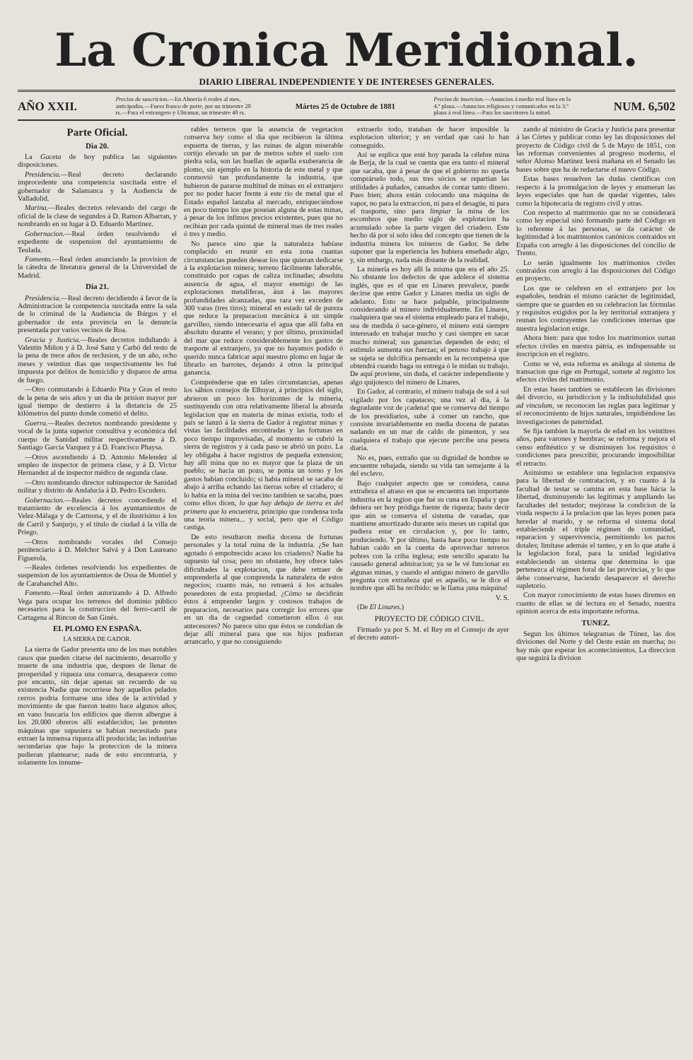La Cronica Meridional.
DIARIO LIBERAL INDEPENDIENTE Y DE INTERESES GENERALES.
AÑO XXII. Precios de suscricion.—En Almería 6 reales al mes, anticipados.—Fuera franco de porte, por un trimestre 20 rs.—Para el extrangero y Ultramar, un trimestre 40 rs. Mártes 25 de Octubre de 1881 Precios de insercion.—Anuncios á medio real línea en la 4.ª plana.—Anuncios religiosos y comunicados en la 3.ª plana á real línea.—Para los suscritores la mitad. NUM. 6,502
Parte Oficial.
Dia 20.
La Gaceta de hoy publica las siguientes disposiciones.
Presidencia.—Real decreto declarando improcedente una competencia suscitada entre el gobernador de Salamanca y la Audiencia de Valladolid.
Marina.—Reales decretos relevando del cargo de oficial de la clase de segundos á D. Ramon Albarran, y nombrando en su lugar á D. Eduardo Martinez.
Gobernacion.—Real órden resolviendo el expediente de suspension del ayuntamiento de Teulada.
Fomento.—Real órden anunciando la provision de la cátedra de literatura general de la Universidad de Madrid.
Dia 21.
Presidencia.—Real decreto decidiendo á favor de la Administracion la competencia suscitada entre la sala de lo criminal de la Audiencia de Búrgos y el gobernador de esta provincia en la denuncia presentada por varios vecinos de Roa.
Gracia y Justicia.—Reales decretos indultando á Valentin Miñon y á D. José Sanz y Carbó del resto de la pena de trece años de reclusion, y de un año, ocho meses y veintiun dias que respectivamente les fué impuesta por delitos de homicidio y disparos de arma de fuego.
—Otro conmutando á Eduardo Pita y Gras el resto de la pena de seis años y un dia de prision mayor por igual tiempo de destierro á la distancia de 25 kilómetros del punto donde cometió el delito.
Guerra.—Reales decretos nombrando presidente y vocal de la junta superior consultiva y económica del cuerpo de Sanidad militar respectivamente á D. Santiago Garcia Vazquez y á D. Francisco Phaysa.
—Otros ascendiendo á D. Antonio Melendez al empleo de inspector de primera clase, y á D. Victor Hernandez al de inspector médico de segunda clase.
—Otro nombrando director subinspector de Sanidad militar y distrito de Andalucía á D. Pedro Escudero.
Gobernacion.—Reales decretos concediendo el tratamiento de excelencia á los ayuntamientos de Velez-Málaga y de Carmona, y el de ilustrísimo á los de Carril y Sanjurjo, y el título de ciudad á la villa de Priego.
—Otros nombrando vocales del Consejo penitenciario á D. Melchor Salvá y á Don Laureano Figuerola.
—Reales órdenes resolviendo los expedientes de suspension de los ayuntamientos de Ossa de Montiel y de Carabanchel Alto.
Fomento.—Real órden autorizando á D. Alfredo Vega para ocupar los terrenos del dominio público necesarios para la construccion del ferro-carril de Cartagena al Rincon de San Ginés.
EL PLOMO EN ESPAÑA.
LA SIERRA DE GADOR.
La sierra de Gador presenta uno de los mas notables casos que pueden citarse del nacimiento, desarrollo y muerte de una industria que, despues de llenar de prosperidad y riqueza una comarca, desaparece como por encanto, sin dejar apenas un recuerdo de su existencia Nadie que recorriese hoy aquellos pelados cerros podria formarse una idea de la actividad y movimiento de que fueron teatro hace algunos años; en vano buscaría los edificios que dieron albergue á los 20.000 obreros allí establecidos; las potentes máquinas que supusiera se habian necesitado para extraer la inmensa riqueza allí producida; las industrias secundarias que bajo la proteccion de la minera pudieran plantearse; nada de esto encontraría, y solamente los innume-
rables terreros que la ausencia de vegetacion conserva hoy como el dia que recibieron la última espuerta de tierras, y las ruinas de algun miserable cortijo elevado un par de metros sobre el suelo con piedra sola, son las huellas de aquella exuberancia de plomo, sin ejemplo en la historia de este metal y que conmovió tan profundamente la industria, que hubieron de pararse multitud de minas en el extranjero por no poder hacer frente á este rio de metal que el Estado español lanzaba al mercado, enriqueciéndose en poco tiempo los que poseian alguna de estas minas, á pesar de los ínfimos precios existentes, pues que no recibian por cada quintal de mineral mas de tres reales ó tres y medio.
No parece sino que la naturaleza habíase complacido en reunir en esta zona cuantas circunstancias pueden desear los que quieran dedicarse á la explotacion minera; terreno fácilmente laborable, constituido por capas de caliza inclinadas; absoluta ausencia de agua, el mayor enemigo de las explotaciones metalíferas, áun á las mayores profundidades alcanzadas, que rara vez exceden de 300 varas (tres tiros); mineral en estado tal de pureza que reduce la preparacion mecánica á un simple garvilleo, siendo innecesaria el agua que allí falta en absoluto durante el verano; y por último, proximidad del mar que reduce considerablemente los gastos de trasporte al extranjero, ya que no hayamos podido ó querido nunca fabricar aquí nuestro plomo en lugar de librarlo en barrotes, dejando á otros la principal ganancia.
Comprénderse que en tales circunstancias, apenas los sábios consejos de Elhuyar, á principios del siglo, abrieron un poco los horizontes de la mineria, sustituyendo con otra relativamente liberal la absurda legislacion que en materia de minas existia, todo el país se lanzó á la sierra de Gador á registrar minas y vistas las facilidades encontradas y las fortunas en poco tiempo improvisadas, al momento se cubrió la sierra de registros y á cada paso se abrió un pozo. La ley obligaba á hacer registros de pequeña extension; hay allí mina que no es mayor que la plaza de un pueblo; se hacia un pozo, se ponia un torno y los gastos habian concluido; si habia mineral se sacaba de abajo á arriba echando las tierras sobre el criadero; si lo habia en la mina del vecino tambien se sacaba, pues como ellos dicen, lo que hay debajo de tierra es del primero que lo encuentra, principio que condensa toda una teoría minera... y social, pero que el Código castiga.
De esto resultaron media docena de fortunas personales y la total ruina de la industria. ¿Se han agotado ó empobrecido acaso los criaderos? Nadie ha supuesto tal cosa; pero no obstante, hoy ofrece tales dificultades la explotacion, que debe retraer de emprenderla al que comprenda la naturaleza de estos negocios; cuanto más, no retraerá á los actuales poseedores de esta propiedad. ¿Cómo se decidirán éstos á emprender largos y costosos trabajos de preparacion, necesarios para corregir los errores que en un dia de ceguedad cometieron ellos ó sus antecesores? No parece sino que éstos se condolian de dejar allí mineral para que sus hijos pudieran arrancarlo, y que no consiguiendo
extraerlo todo, trataban de hacer imposible la explotacion ulterior; y en verdad que casi lo han conseguido.
Así se esplica que esté hoy parada la célebre mina de Berja, de la cual se cuenta que era tanto el mineral que sacaba, que á pesar de que el gobierno no queria comprárselo todo, sus tres sócios se repartian las utilidades á puñados, cansados de contar tanto dinero. Pues bien; ahora están colocando una máquina de vapor, no para la extraccion, ni para el desagüe, ni para el trasporte, sino para limpiar la mina de los escombros que medio siglo de explotacion ha acumulado sobre la parte virgen del criadero. Este hecho dá por sí solo idea del concepto que tienen de la industria minera los mineros de Gador. Se debe suponer que la esperiencia les hubiera enseñado algo, y, sin embargo, nada más distante de la realidad.
La minería es hoy allí la misma que era el año 25. No obstante los defectos de que adolece el sistema inglés, que es el que en Linares prevalece, puede decirse que entre Gador y Linares media un siglo de adelanto. Esto se hace palpable, principalmente considerando al minero individualmente. En Linares, cualquiera que sea el sistema empleado para el trabajo, sea de medida ó saca-género, el minero está siempre interesado en trabajar mucho y casi siempre en sacar mucho mineral; sus ganancias dependen de esto; el estímulo aumenta sus fuerzas; el penoso trabajo á que se sujeta se dulcifica pensando en la recompensa que obtendrá cuando haga su entrega ó le midan su trabajo. De aquí proviene, sin duda, el carácter independiente y algo quijotesco del minero de Linares.
En Gador, al contrario, el minero trabaja de sol á sol vigilado por los capataces; una vez al dia, á la degradante voz de ¡cadena! que se conserva del tiempo de los presidiarios, sube á comer un rancho, que consiste invariablemente en media docena de patatas nadando en un mar de caldo de pimenton, y sea cualquiera el trabajo que ejecute percibe una peseta diaria.
No es, pues, extraño que su dignidad de hombre se encuentre rebajada, siendo su vida tan semejante á la del esclavo.
Bajo cualquier aspecto que se considera, causa extrañeza el atraso en que se encuentra tan importante industria en la region que fué su cuna en España y que debiera ser hoy pródiga fuente de riqueza; baste decir que aún se conserva el sistema de varadas, que mantiene amortizado durante seis meses un capital que pudiera estar en circulacion y, por lo tanto, produciendo. Y por último, hasta hace poco tiempo no habian caido en la cuenta de aprovechar terreros pobres con la criba inglesa; este sencillo aparato ha causado general admiracion; ya se le vé funcionar en algunas minas, y cuando el antiguo minero de garvillo pregunta con extrañeza qué es aquello, se le dice el nombre que allí ha recibido: se le llama ¡una máquina!
V. S.
(De El Linares.)
PROYECTO DE CÓDIGO CIVIL.
Firmado ya por S. M. el Rey en el Consejo de ayer el decreto autori-
zando al ministro de Gracia y Justicia para presentar á las Córtes y publicar como ley las disposiciones del proyecto de Código civil de 5 de Mayo de 1851, con las reformas convenientes al progreso moderno, el señor Alonso Martinez leerá mañana en el Senado las bases sobre que ha de redactarse el nuevo Código.
Estas bases resuelven las dudas científicas con respecto á la promulgacion de leyes y enumeran las leyes especiales que han de quedar vigentes, tales como la hipotecaria de registro civil y otras.
Con respecto al matrimonio que no se considerará como ley especial sinó formando parte del Código en lo referente á las personas, se da carácter de legitimidad á los matrimonios canónicos contraidos en España con arreglo á las disposiciones del concilio de Trento.
Lo serán igualmente los matrimonios civiles contraidos con arreglo á las disposiciones del Código en proyecto.
Los que se celebren en el extranjero por los españoles, tendrán el mismo carácter de legitimidad, siempre que se guarden en su celebracion las fórmulas y requisitos exigidos por la ley territorial extranjera y reunan los contrayentes las condiciones internas que nuestra legislacion exige.
Ahora bien: para que todos los matrimonios surtan efectos civiles en nuestra pátria, es indispensable su inscripcion en el registro.
Como se vé, esta reforma es análoga al sistema de transacion que rige en Portugal, somete al registro los efectos civiles del matrimonio.
En estas bases tambien se establecen las divisiones del divorcio, su jurisdiccion y la indisolubilidad quo ad vinculum, se reconocen las reglas para legitimar y el reconocimiento de hijos naturales, impidiéndose las investigaciones de paternidad.
Se fija tambien la mayoría de edad en los veintitres años, para varones y hembras; se reforma y mejora el censo enfitéutico y se disminuyen los requisitos ó condiciones para prescribir, procurando imposibilitar el retracto.
Asímismo se establece una legislacion expansiva para la libertad de contratacion, y en cuanto á la facultad de testar se camina en esta base hácia la libertad, disminuyendo las legítimas y ampliando las facultades del testador; mejórase la condicion de la viuda respecto á la prelacion que las leyes ponen para heredar al marido, y se reforma el sistema dotal estableciendo el triple régimen de comunidad, reparacion y supervivencia, permitiendo los pactos dotales; limítase además el tanteo, y en lo que atañe á la legislacion foral, para la unidad legislativa estableciendo un sistema que determina lo que pertenezca al régimen foral de las provincias, y lo que debe conservarse, haciendo desaparecer el derecho supletorio.
Con mayor conocimiento de estas bases diremos en cuanto de ellas se dé lectura en el Senado, nuestra opinion acerca de esta importante reforma.
TUNEZ.
Segun los últimos telegramas de Túnez, las dos divisiones del Norte y del Oeste están en marcha; no hay más que esperar los acontecimientos. La direccion que seguirá la division